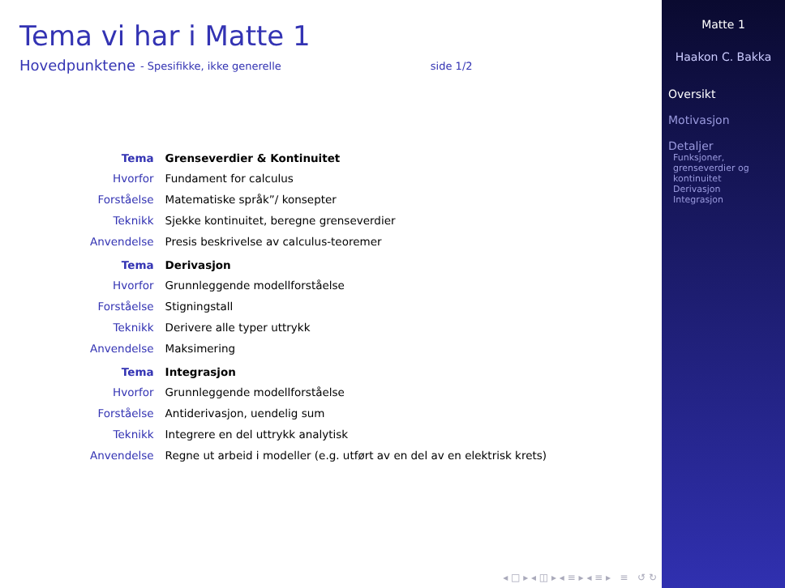Tema vi har i Matte 1
Hovedpunktene - Spesifikke, ikke generelle side 1/2
| Tema | Grenseverdier & Kontinuitet |
| --- | --- |
| Hvorfor | Fundament for calculus |
| Forståelse | Matematiske språk”/ konsepter |
| Teknikk | Sjekke kontinuitet, beregne grenseverdier |
| Anvendelse | Presis beskrivelse av calculus-teoremer |
| Tema | Derivasjon |
| Hvorfor | Grunnleggende modellforståelse |
| Forståelse | Stigningstall |
| Teknikk | Derivere alle typer uttrykk |
| Anvendelse | Maksimering |
| Tema | Integrasjon |
| Hvorfor | Grunnleggende modellforståelse |
| Forståelse | Antiderivasjon, uendelig sum |
| Teknikk | Integrere en del uttrykk analytisk |
| Anvendelse | Regne ut arbeid i modeller (e.g. utført av en del av en elektrisk krets) |
◂ □ ▸ ◂ ◫ ▸ ◂ ≡ ▸ ◂ ≡ ▸ ≡ ↺ ↻
Matte 1
Haakon C. Bakka
Oversikt
Motivasjon
Detaljer
Funksjoner, grenseverdier og kontinuitet
Derivasjon
Integrasjon